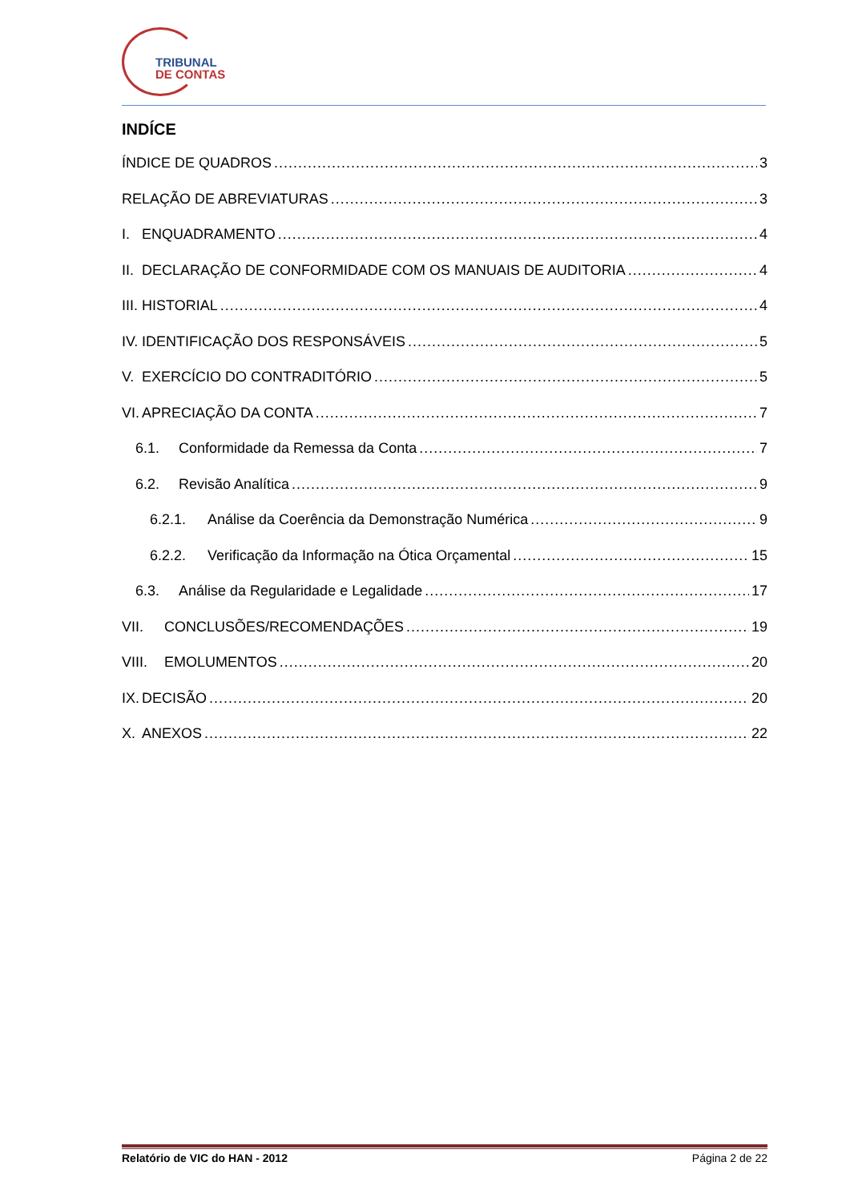TRIBUNAL
DE CONTAS
INDÍCE
ÍNDICE DE QUADROS 3
RELAÇÃO DE ABREVIATURAS 3
I. ENQUADRAMENTO 4
II. DECLARAÇÃO DE CONFORMIDADE COM OS MANUAIS DE AUDITORIA 4
III. HISTORIAL 4
IV. IDENTIFICAÇÃO DOS RESPONSÁVEIS 5
V. EXERCÍCIO DO CONTRADITÓRIO 5
VI. APRECIAÇÃO DA CONTA 7
6.1. Conformidade da Remessa da Conta 7
6.2. Revisão Analítica 9
6.2.1. Análise da Coerência da Demonstração Numérica 9
6.2.2. Verificação da Informação na Ótica Orçamental 15
6.3. Análise da Regularidade e Legalidade 17
VII. CONCLUSÕES/RECOMENDAÇÕES 19
VIII. EMOLUMENTOS 20
IX. DECISÃO 20
X. ANEXOS 22
Relatório de VIC do HAN - 2012 Página 2 de 22